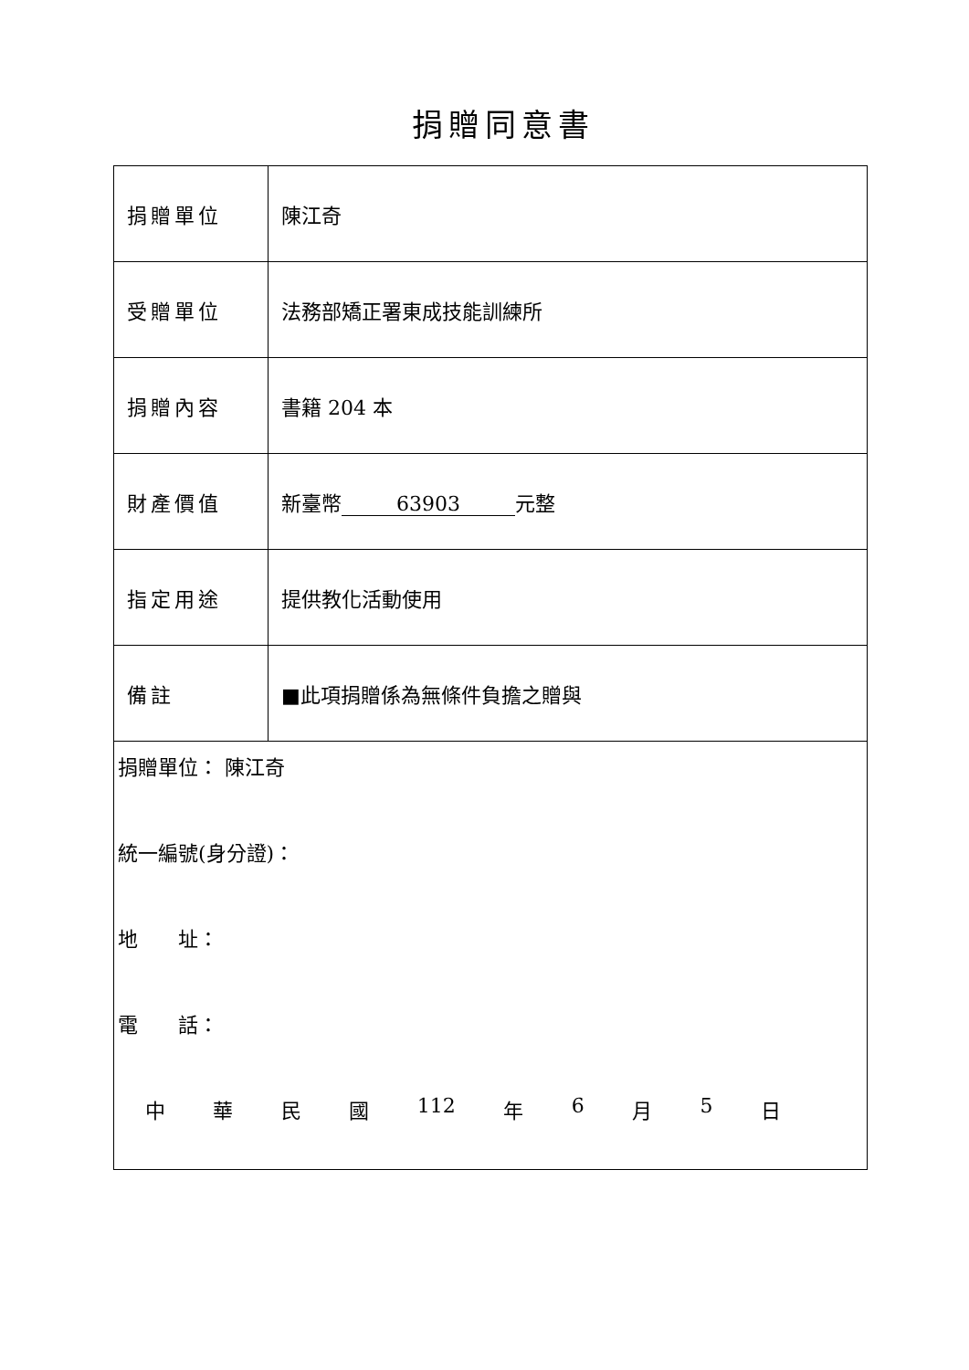捐贈同意書
| 捐贈單位 | 陳江奇 |
| 受贈單位 | 法務部矯正署東成技能訓練所 |
| 捐贈內容 | 書籍 204 本 |
| 財產價值 | 新臺幣 63903 元整 |
| 指定用途 | 提供教化活動使用 |
| 備註 | ■此項捐贈係為無條件負擔之贈與 |
| 捐贈單位： 陳江奇 統一編號(身分證)： 地 址： 電 話： 中 華 民 國 112 年 6 月 5 日 | |